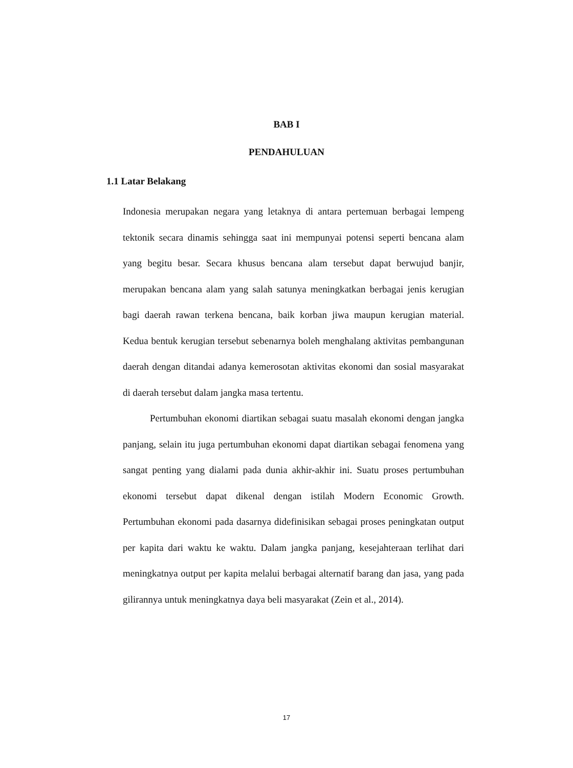BAB I
PENDAHULUAN
1.1 Latar Belakang
Indonesia merupakan negara yang letaknya di antara pertemuan berbagai lempeng tektonik secara dinamis sehingga saat ini mempunyai potensi seperti bencana alam yang begitu besar. Secara khusus bencana alam tersebut dapat berwujud banjir, merupakan bencana alam yang salah satunya meningkatkan berbagai jenis kerugian bagi daerah rawan terkena bencana, baik korban jiwa maupun kerugian material. Kedua bentuk kerugian tersebut sebenarnya boleh menghalang aktivitas pembangunan daerah dengan ditandai adanya kemerosotan aktivitas ekonomi dan sosial masyarakat di daerah tersebut dalam jangka masa tertentu.
Pertumbuhan ekonomi diartikan sebagai suatu masalah ekonomi dengan jangka panjang, selain itu juga pertumbuhan ekonomi dapat diartikan sebagai fenomena yang sangat penting yang dialami pada dunia akhir-akhir ini. Suatu proses pertumbuhan ekonomi tersebut dapat dikenal dengan istilah Modern Economic Growth. Pertumbuhan ekonomi pada dasarnya didefinisikan sebagai proses peningkatan output per kapita dari waktu ke waktu. Dalam jangka panjang, kesejahteraan terlihat dari meningkatnya output per kapita melalui berbagai alternatif barang dan jasa, yang pada gilirannya untuk meningkatnya daya beli masyarakat (Zein et al., 2014).
17